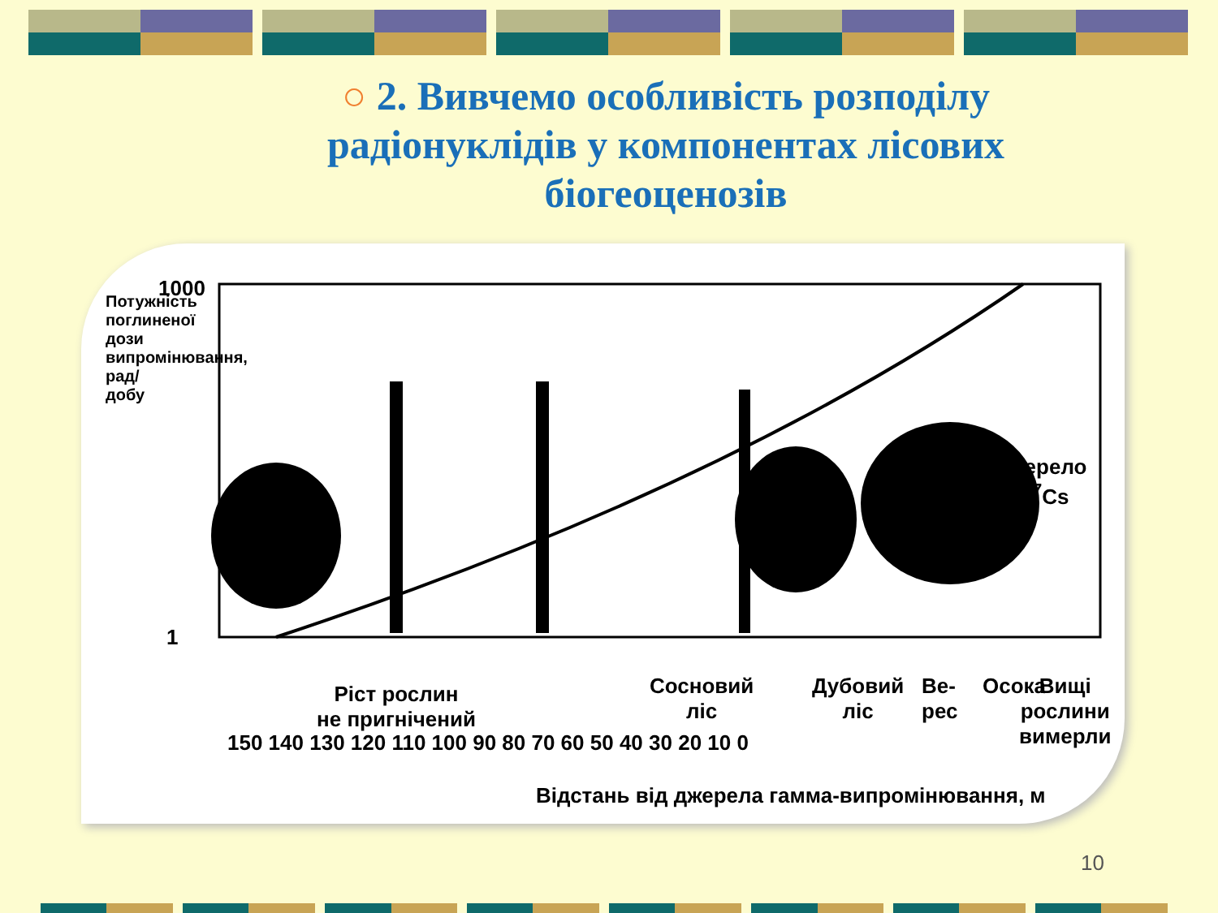○ 2. Вивчемо особливість розподілу радіонуклідів у компонентах лісових біогеоценозів
1000
1
150 140 130 120 110 100 90 80 70 60 50 40 30 20 10 0
Ріст рослин
не пригнічений
Сосновий
ліс
Дубовий
ліс
Ве-
рес
Осока
Вищі
рослини
вимерли
Джерело
<sup>137</sup>Cs
Потужність поглиненої дози випромінювання, рад/добу
Відстань від джерела гамма-випромінювання, м
10